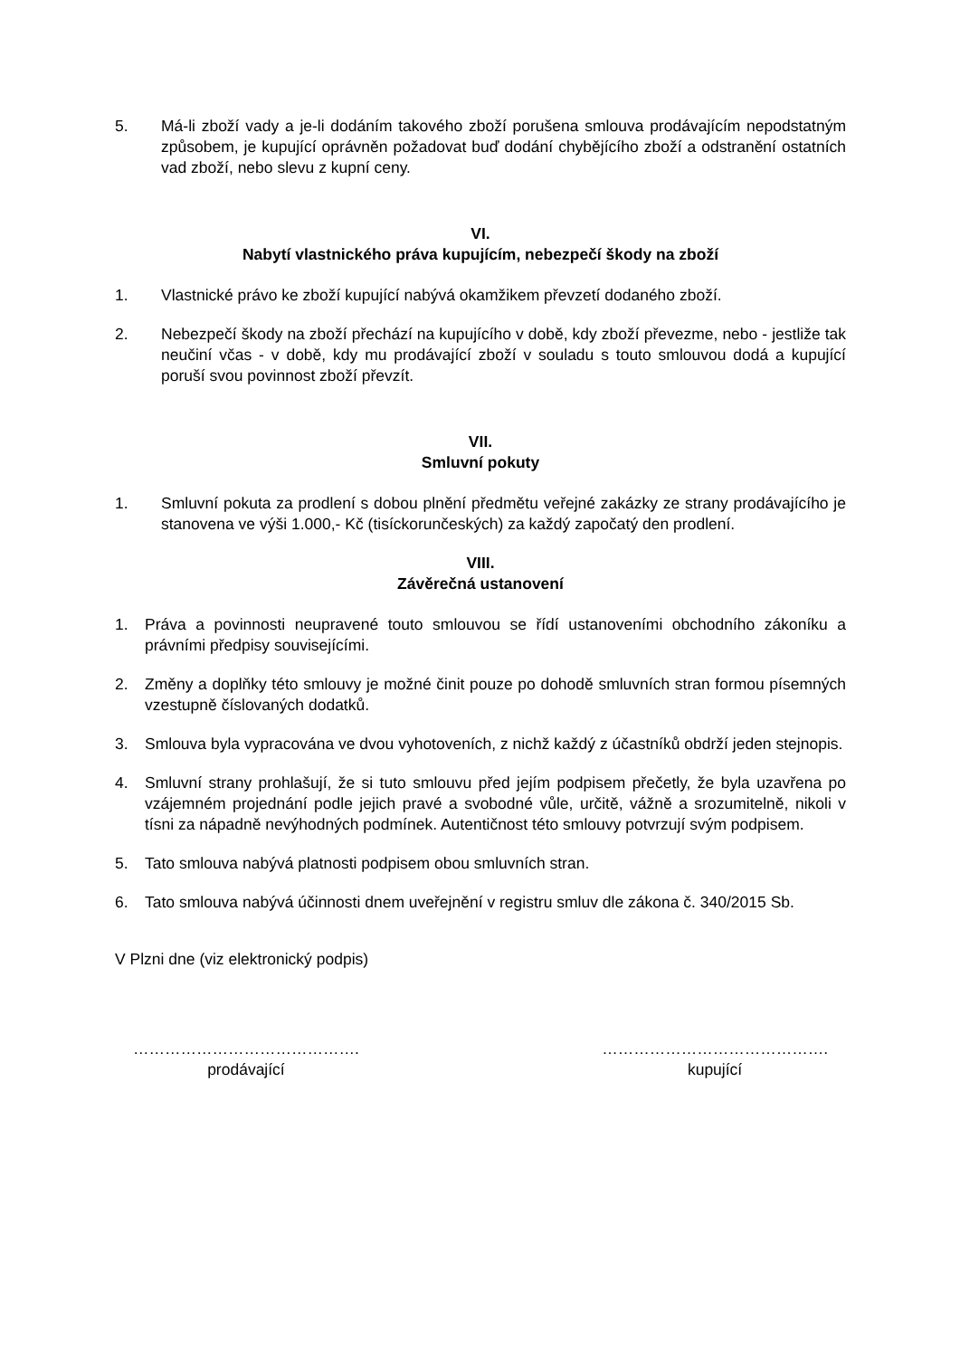5. Má-li zboží vady a je-li dodáním takového zboží porušena smlouva prodávajícím nepodstatným způsobem, je kupující oprávněn požadovat buď dodání chybějícího zboží a odstranění ostatních vad zboží, nebo slevu z kupní ceny.
VI.
Nabytí vlastnického práva kupujícím, nebezpečí škody na zboží
1. Vlastnické právo ke zboží kupující nabývá okamžikem převzetí dodaného zboží.
2. Nebezpečí škody na zboží přechází na kupujícího v době, kdy zboží převezme, nebo - jestliže tak neučiní včas - v době, kdy mu prodávající zboží v souladu s touto smlouvou dodá a kupující poruší svou povinnost zboží převzít.
VII.
Smluvní pokuty
1. Smluvní pokuta za prodlení s dobou plnění předmětu veřejné zakázky ze strany prodávajícího je stanovena ve výši 1.000,- Kč (tisíckorunčeských) za každý započatý den prodlení.
VIII.
Závěrečná ustanovení
1. Práva a povinnosti neupravené touto smlouvou se řídí ustanoveními obchodního zákoníku a právními předpisy souvisejícími.
2. Změny a doplňky této smlouvy je možné činit pouze po dohodě smluvních stran formou písemných vzestupně číslovaných dodatků.
3. Smlouva byla vypracována ve dvou vyhotoveních, z nichž každý z účastníků obdrží jeden stejnopis.
4. Smluvní strany prohlašují, že si tuto smlouvu před jejím podpisem přečetly, že byla uzavřena po vzájemném projednání podle jejich pravé a svobodné vůle, určitě, vážně a srozumitelně, nikoli v tísni za nápadně nevýhodných podmínek. Autentičnost této smlouvy potvrzují svým podpisem.
5. Tato smlouva nabývá platnosti podpisem obou smluvních stran.
6. Tato smlouva nabývá účinnosti dnem uveřejnění v registru smluv dle zákona č. 340/2015 Sb.
V Plzni dne (viz elektronický podpis)
…………………………………….
prodávající
…………………………………….
kupující